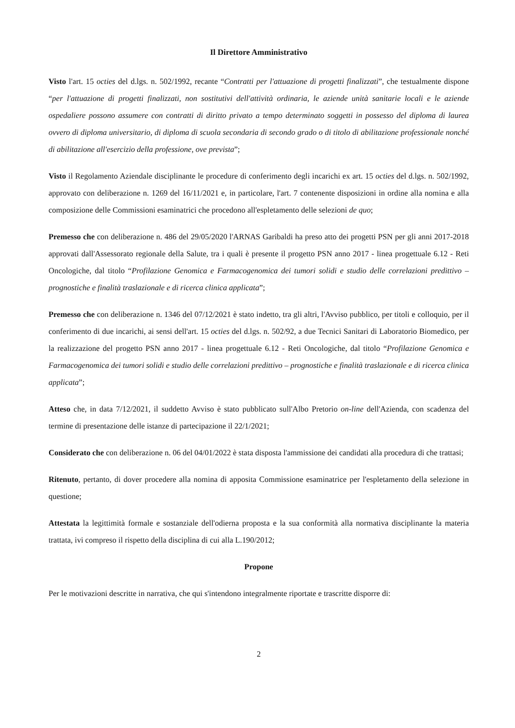Il Direttore Amministrativo
Visto l'art. 15 octies del d.lgs. n. 502/1992, recante “Contratti per l'attuazione di progetti finalizzati”, che testualmente dispone “per l'attuazione di progetti finalizzati, non sostitutivi dell'attività ordinaria, le aziende unità sanitarie locali e le aziende ospedaliere possono assumere con contratti di diritto privato a tempo determinato soggetti in possesso del diploma di laurea ovvero di diploma universitario, di diploma di scuola secondaria di secondo grado o di titolo di abilitazione professionale nonché di abilitazione all'esercizio della professione, ove prevista”;
Visto il Regolamento Aziendale disciplinante le procedure di conferimento degli incarichi ex art. 15 octies del d.lgs. n. 502/1992, approvato con deliberazione n. 1269 del 16/11/2021 e, in particolare, l'art. 7 contenente disposizioni in ordine alla nomina e alla composizione delle Commissioni esaminatrici che procedono all'espletamento delle selezioni de quo;
Premesso che con deliberazione n. 486 del 29/05/2020 l'ARNAS Garibaldi ha preso atto dei progetti PSN per gli anni 2017-2018 approvati dall'Assessorato regionale della Salute, tra i quali è presente il progetto PSN anno 2017 - linea progettuale 6.12 - Reti Oncologiche, dal titolo “Profilazione Genomica e Farmacogenomica dei tumori solidi e studio delle correlazioni predittivo – prognostiche e finalità traslazionale e di ricerca clinica applicata”;
Premesso che con deliberazione n. 1346 del 07/12/2021 è stato indetto, tra gli altri, l'Avviso pubblico, per titoli e colloquio, per il conferimento di due incarichi, ai sensi dell'art. 15 octies del d.lgs. n. 502/92, a due Tecnici Sanitari di Laboratorio Biomedico, per la realizzazione del progetto PSN anno 2017 - linea progettuale 6.12 - Reti Oncologiche, dal titolo “Profilazione Genomica e Farmacogenomica dei tumori solidi e studio delle correlazioni predittivo – prognostiche e finalità traslazionale e di ricerca clinica applicata”;
Atteso che, in data 7/12/2021, il suddetto Avviso è stato pubblicato sull'Albo Pretorio on-line dell'Azienda, con scadenza del termine di presentazione delle istanze di partecipazione il 22/1/2021;
Considerato che con deliberazione n. 06 del 04/01/2022 è stata disposta l'ammissione dei candidati alla procedura di che trattasi;
Ritenuto, pertanto, di dover procedere alla nomina di apposita Commissione esaminatrice per l'espletamento della selezione in questione;
Attestata la legittimità formale e sostanziale dell'odierna proposta e la sua conformità alla normativa disciplinante la materia trattata, ivi compreso il rispetto della disciplina di cui alla L.190/2012;
Propone
Per le motivazioni descritte in narrativa, che qui s'intendono integralmente riportate e trascritte disporre di:
2